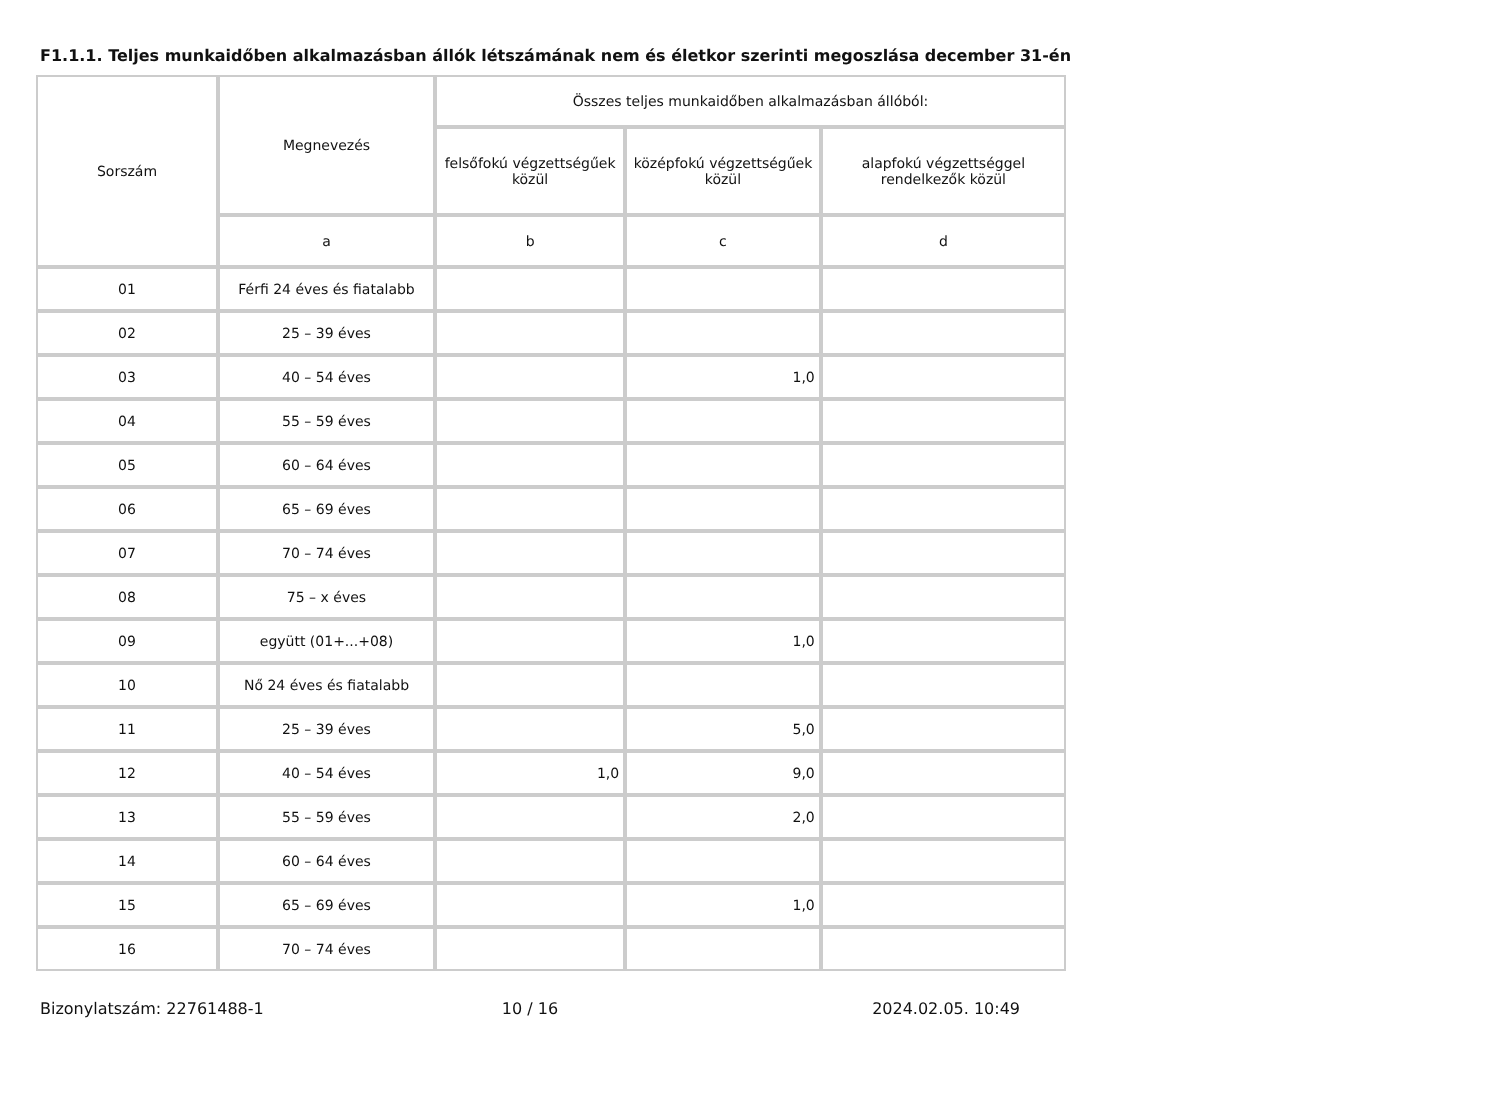F1.1.1. Teljes munkaidőben alkalmazásban állók létszámának nem és életkor szerinti megoszlása december 31-én
| Sorszám | Megnevezés | Összes teljes munkaidőben alkalmazásban állóból: | | |
| --- | --- | --- | --- | --- |
| | | felsőfokú végzettségűek közül | középfokú végzettségűek közül | alapfokú végzettséggel rendelkezők közül |
| | a | b | c | d |
| 01 | Férfi 24 éves és fiatalabb | | | |
| 02 | 25 – 39 éves | | | |
| 03 | 40 – 54 éves | | 1,0 | |
| 04 | 55 – 59 éves | | | |
| 05 | 60 – 64 éves | | | |
| 06 | 65 – 69 éves | | | |
| 07 | 70 – 74 éves | | | |
| 08 | 75 – x éves | | | |
| 09 | együtt (01+...+08) | | 1,0 | |
| 10 | Nő 24 éves és fiatalabb | | | |
| 11 | 25 – 39 éves | | 5,0 | |
| 12 | 40 – 54 éves | 1,0 | 9,0 | |
| 13 | 55 – 59 éves | | 2,0 | |
| 14 | 60 – 64 éves | | | |
| 15 | 65 – 69 éves | | 1,0 | |
| 16 | 70 – 74 éves | | | |
Bizonylatszám: 22761488-1 10 / 16 2024.02.05. 10:49